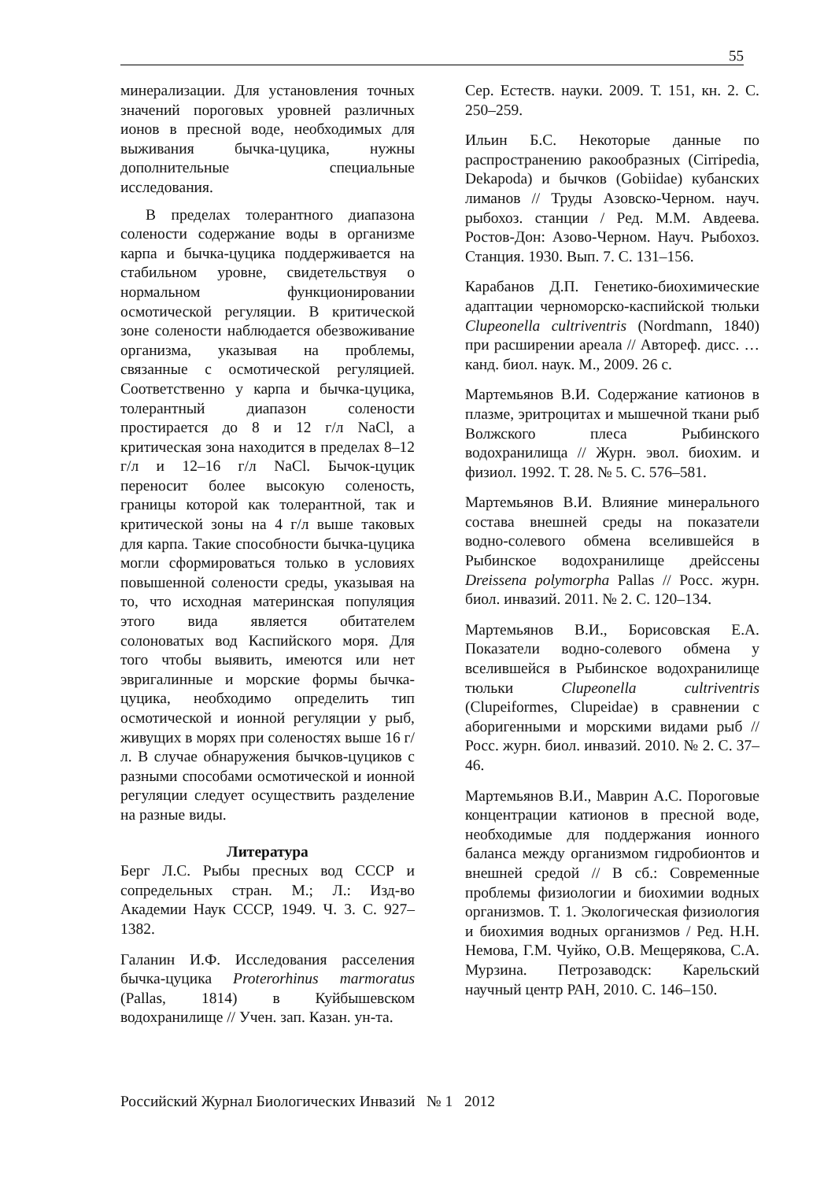55
минерализации. Для установления точных значений пороговых уровней различных ионов в пресной воде, необходимых для выживания бычка-цуцика, нужны дополнительные специальные исследования.
В пределах толерантного диапазона солености содержание воды в организме карпа и бычка-цуцика поддерживается на стабильном уровне, свидетельствуя о нормальном функционировании осмотической регуляции. В критической зоне солености наблюдается обезвоживание организма, указывая на проблемы, связанные с осмотической регуляцией. Соответственно у карпа и бычка-цуцика, толерантный диапазон солености простирается до 8 и 12 г/л NaCl, а критическая зона находится в пределах 8–12 г/л и 12–16 г/л NaCl. Бычок-цуцик переносит более высокую соленость, границы которой как толерантной, так и критической зоны на 4 г/л выше таковых для карпа. Такие способности бычка-цуцика могли сформироваться только в условиях повышенной солености среды, указывая на то, что исходная материнская популяция этого вида является обитателем солоноватых вод Каспийского моря. Для того чтобы выявить, имеются или нет эвригалинные и морские формы бычка-цуцика, необходимо определить тип осмотической и ионной регуляции у рыб, живущих в морях при соленостях выше 16 г/л. В случае обнаружения бычков-цуциков с разными способами осмотической и ионной регуляции следует осуществить разделение на разные виды.
Литература
Берг Л.С. Рыбы пресных вод СССР и сопредельных стран. М.; Л.: Изд-во Академии Наук СССР, 1949. Ч. 3. С. 927–1382.
Галанин И.Ф. Исследования расселения бычка-цуцика Proterorhinus marmoratus (Pallas, 1814) в Куйбышевском водохранилище // Учен. зап. Казан. ун-та.
Сер. Естеств. науки. 2009. Т. 151, кн. 2. С. 250–259.
Ильин Б.С. Некоторые данные по распространению ракообразных (Cirripedia, Dekapoda) и бычков (Gobiidae) кубанских лиманов // Труды Азовско-Черном. науч. рыбохоз. станции / Ред. М.М. Авдеева. Ростов-Дон: Азово-Черном. Науч. Рыбохоз. Станция. 1930. Вып. 7. С. 131–156.
Карабанов Д.П. Генетико-биохимические адаптации черноморско-каспийской тюльки Clupeonella cultriventris (Nordmann, 1840) при расширении ареала // Автореф. дисс. … канд. биол. наук. М., 2009. 26 с.
Мартемьянов В.И. Содержание катионов в плазме, эритроцитах и мышечной ткани рыб Волжского плеса Рыбинского водохранилища // Журн. эвол. биохим. и физиол. 1992. Т. 28. № 5. С. 576–581.
Мартемьянов В.И. Влияние минерального состава внешней среды на показатели водно-солевого обмена вселившейся в Рыбинское водохранилище дрейссены Dreissena polymorpha Pallas // Росс. журн. биол. инвазий. 2011. № 2. С. 120–134.
Мартемьянов В.И., Борисовская Е.А. Показатели водно-солевого обмена у вселившейся в Рыбинское водохранилище тюльки Clupeonella cultriventris (Clupeiformes, Clupeidae) в сравнении с аборигенными и морскими видами рыб // Росс. журн. биол. инвазий. 2010. № 2. С. 37–46.
Мартемьянов В.И., Маврин А.С. Пороговые концентрации катионов в пресной воде, необходимые для поддержания ионного баланса между организмом гидробионтов и внешней средой // В сб.: Современные проблемы физиологии и биохимии водных организмов. Т. 1. Экологическая физиология и биохимия водных организмов / Ред. Н.Н. Немова, Г.М. Чуйко, О.В. Мещерякова, С.А. Мурзина. Петрозаводск: Карельский научный центр РАН, 2010. С. 146–150.
Российский Журнал Биологических Инвазий № 1 2012